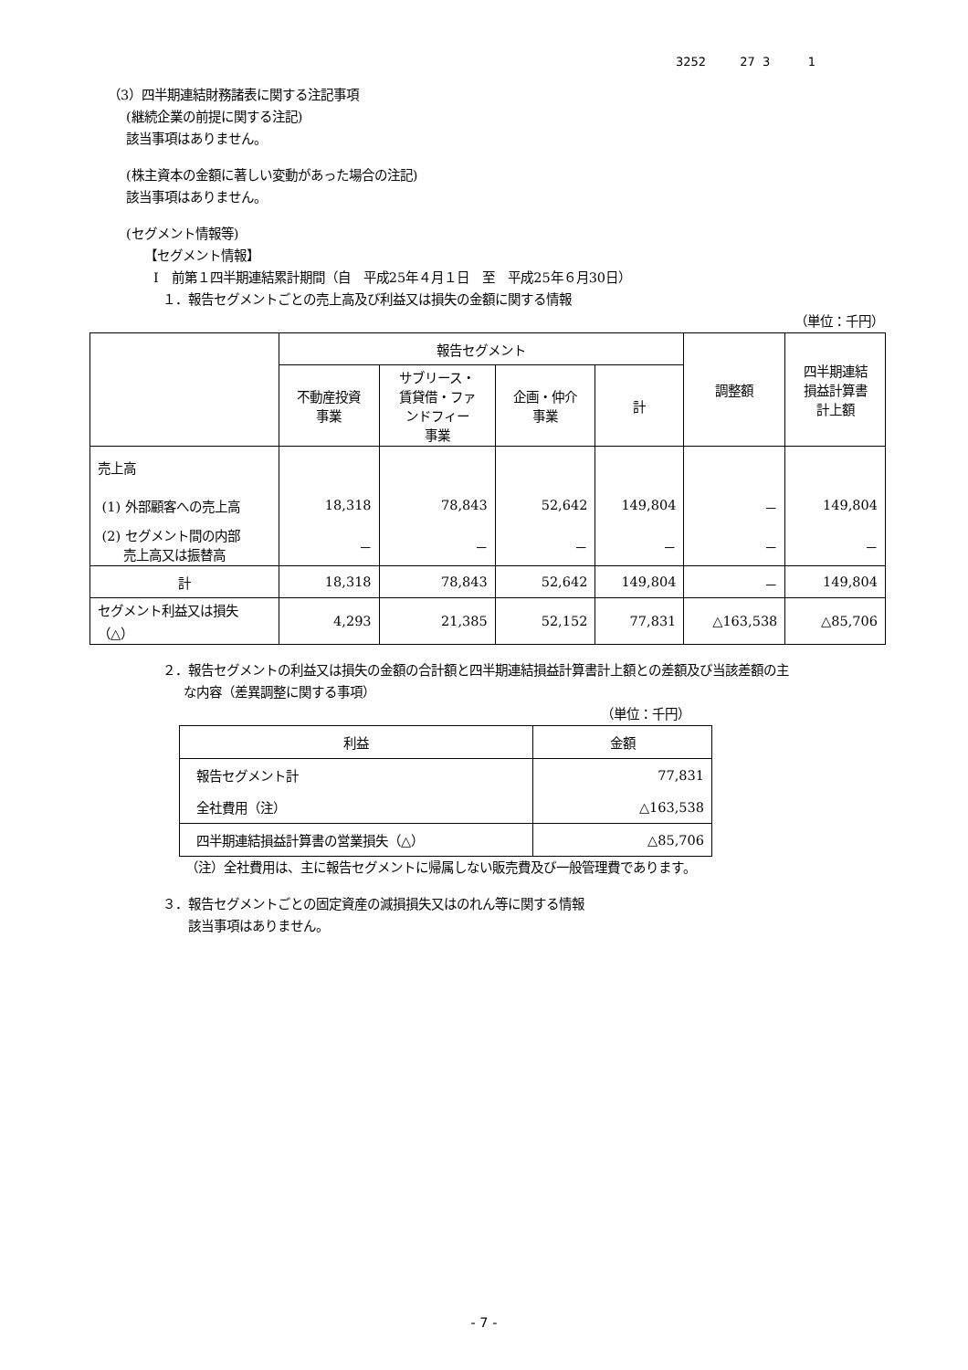3252 27 3 1
（3）四半期連結財務諸表に関する注記事項
(継続企業の前提に関する注記)
該当事項はありません。
(株主資本の金額に著しい変動があった場合の注記)
該当事項はありません。
(セグメント情報等)
【セグメント情報】
Ⅰ　前第１四半期連結累計期間（自　平成25年４月１日　至　平成25年６月30日）
１．報告セグメントごとの売上高及び利益又は損失の金額に関する情報
（単位：千円）
| | 報告セグメント | | | | 調整額 | 四半期連結 損益計算書 計上額 |
| --- | --- | --- | --- | --- | --- | --- |
| | 不動産投資 事業 | サブリース・ 賃貸借・ファ ンドフィー 事業 | 企画・仲介 事業 | 計 | | |
| 売上高 | | | | | | |
| (1) 外部顧客への売上高 | 18,318 | 78,843 | 52,642 | 149,804 | － | 149,804 |
| (2) セグメント間の内部 売上高又は振替高 | － | － | － | － | － | － |
| 計 | 18,318 | 78,843 | 52,642 | 149,804 | － | 149,804 |
| セグメント利益又は損失 （△） | 4,293 | 21,385 | 52,152 | 77,831 | △163,538 | △85,706 |
２．報告セグメントの利益又は損失の金額の合計額と四半期連結損益計算書計上額との差額及び当該差額の主
な内容（差異調整に関する事項）
（単位：千円）
| 利益 | 金額 |
| 報告セグメント計 | 77,831 |
| 全社費用（注） | △163,538 |
| 四半期連結損益計算書の営業損失（△） | △85,706 |
（注）全社費用は、主に報告セグメントに帰属しない販売費及び一般管理費であります。
３．報告セグメントごとの固定資産の減損損失又はのれん等に関する情報
該当事項はありません。
- 7 -